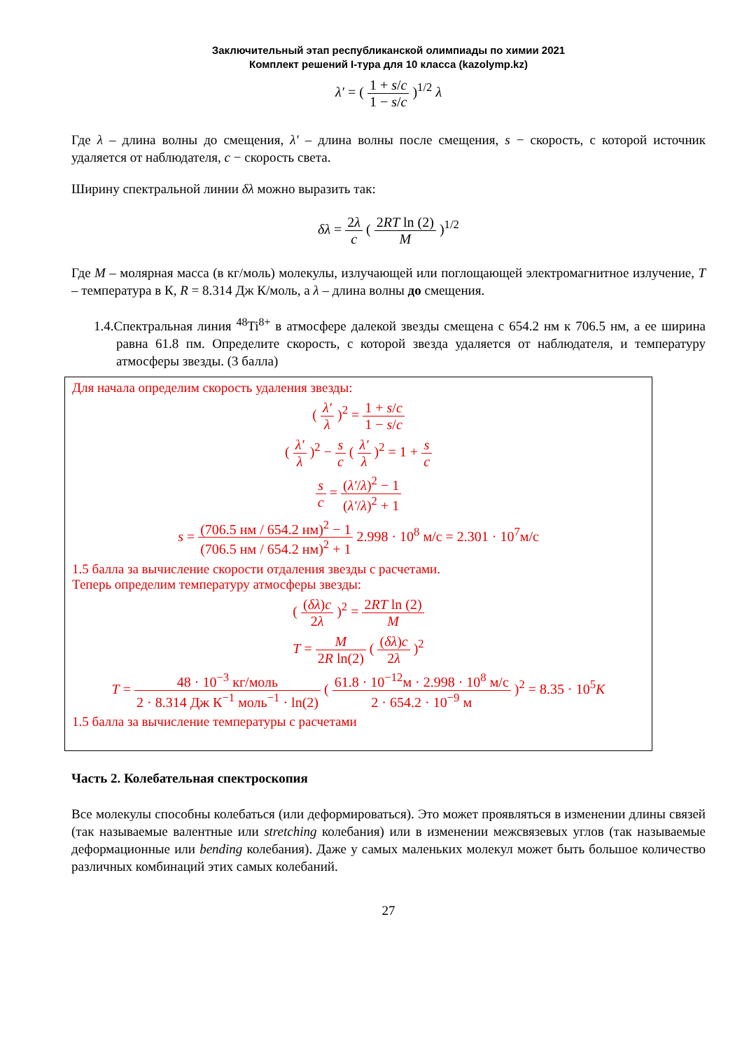Заключительный этап республиканской олимпиады по химии 2021
Комплект решений I-тура для 10 класса (kazolymp.kz)
λ′ = ( 1 + s/c 1 − s/c )<sup>1/2</sup> λ
Где λ – длина волны до смещения, λ′ – длина волны после смещения, s − скорость, с которой источник удаляется от наблюдателя, c − скорость света.
Ширину спектральной линии δλ можно выразить так:
δλ = 2λ c ( 2RT ln (2) M )<sup>1/2</sup>
Где M – молярная масса (в кг/моль) молекулы, излучающей или поглощающей электромагнитное излучение, T – температура в К, R = 8.314 Дж К/моль, а λ – длина волны до смещения.
1.4.Спектральная линия <sup>48</sup>Ti<sup>8+</sup> в атмосфере далекой звезды смещена с 654.2 нм к 706.5 нм, а ее ширина равна 61.8 пм. Определите скорость, с которой звезда удаляется от наблюдателя, и температуру атмосферы звезды. (3 балла)
Для начала определим скорость удаления звезды:
( λ′ λ )<sup>2</sup> = 1 + s/c 1 − s/c
( λ′ λ )<sup>2</sup> − s c ( λ′ λ )<sup>2</sup> = 1 + s c
s c = (λ′/λ)<sup>2</sup> − 1 (λ′/λ)<sup>2</sup> + 1
s = (706.5 нм / 654.2 нм)<sup>2</sup> − 1 (706.5 нм / 654.2 нм)<sup>2</sup> + 1 2.998 · 10<sup>8</sup> м/с = 2.301 · 10<sup>7</sup>м/с
1.5 балла за вычисление скорости отдаления звезды с расчетами.
Теперь определим температуру атмосферы звезды:
( (δλ)c 2λ )<sup>2</sup> = 2RT ln (2) M
T = M 2R ln(2) ( (δλ)c 2λ )<sup>2</sup>
T = 48 · 10<sup>−3</sup> кг/моль 2 · 8.314 Дж К<sup>−1</sup> моль<sup>−1</sup> · ln(2) ( 61.8 · 10<sup>−12</sup>м · 2.998 · 10<sup>8</sup> м/с 2 · 654.2 · 10<sup>−9</sup> м )<sup>2</sup> = 8.35 · 10<sup>5</sup>K
1.5 балла за вычисление температуры с расчетами
Часть 2. Колебательная спектроскопия
Все молекулы способны колебаться (или деформироваться). Это может проявляться в изменении длины связей (так называемые валентные или stretching колебания) или в изменении межсвязевых углов (так называемые деформационные или bending колебания). Даже у самых маленьких молекул может быть большое количество различных комбинаций этих самых колебаний.
27